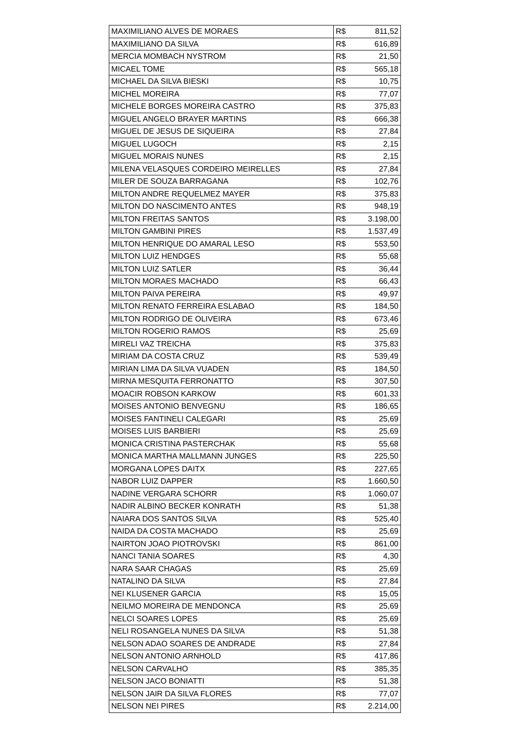| MAXIMILIANO ALVES DE MORAES | R$ | 811,52 |
| MAXIMILIANO DA SILVA | R$ | 616,89 |
| MERCIA MOMBACH NYSTROM | R$ | 21,50 |
| MICAEL TOME | R$ | 565,18 |
| MICHAEL DA SILVA BIESKI | R$ | 10,75 |
| MICHEL MOREIRA | R$ | 77,07 |
| MICHELE BORGES MOREIRA CASTRO | R$ | 375,83 |
| MIGUEL ANGELO BRAYER MARTINS | R$ | 666,38 |
| MIGUEL DE JESUS DE SIQUEIRA | R$ | 27,84 |
| MIGUEL LUGOCH | R$ | 2,15 |
| MIGUEL MORAIS NUNES | R$ | 2,15 |
| MILENA VELASQUES CORDEIRO MEIRELLES | R$ | 27,84 |
| MILER DE SOUZA BARRAGANA | R$ | 102,76 |
| MILTON ANDRE REQUELMEZ MAYER | R$ | 375,83 |
| MILTON DO NASCIMENTO ANTES | R$ | 948,19 |
| MILTON FREITAS SANTOS | R$ | 3.198,00 |
| MILTON GAMBINI PIRES | R$ | 1.537,49 |
| MILTON HENRIQUE DO AMARAL LESO | R$ | 553,50 |
| MILTON LUIZ HENDGES | R$ | 55,68 |
| MILTON LUIZ SATLER | R$ | 36,44 |
| MILTON MORAES MACHADO | R$ | 66,43 |
| MILTON PAIVA PEREIRA | R$ | 49,97 |
| MILTON RENATO FERREIRA ESLABAO | R$ | 184,50 |
| MILTON RODRIGO DE OLIVEIRA | R$ | 673,46 |
| MILTON ROGERIO RAMOS | R$ | 25,69 |
| MIRELI VAZ TREICHA | R$ | 375,83 |
| MIRIAM DA COSTA CRUZ | R$ | 539,49 |
| MIRIAN LIMA DA SILVA VUADEN | R$ | 184,50 |
| MIRNA MESQUITA FERRONATTO | R$ | 307,50 |
| MOACIR ROBSON KARKOW | R$ | 601,33 |
| MOISES ANTONIO BENVEGNU | R$ | 186,65 |
| MOISES FANTINELI CALEGARI | R$ | 25,69 |
| MOISES LUIS BARBIERI | R$ | 25,69 |
| MONICA CRISTINA PASTERCHAK | R$ | 55,68 |
| MONICA MARTHA MALLMANN JUNGES | R$ | 225,50 |
| MORGANA LOPES DAITX | R$ | 227,65 |
| NABOR LUIZ DAPPER | R$ | 1.660,50 |
| NADINE VERGARA SCHORR | R$ | 1.060,07 |
| NADIR ALBINO BECKER KONRATH | R$ | 51,38 |
| NAIARA DOS SANTOS SILVA | R$ | 525,40 |
| NAIDA DA COSTA MACHADO | R$ | 25,69 |
| NAIRTON JOAO PIOTROVSKI | R$ | 861,00 |
| NANCI TANIA SOARES | R$ | 4,30 |
| NARA SAAR CHAGAS | R$ | 25,69 |
| NATALINO DA SILVA | R$ | 27,84 |
| NEI KLUSENER GARCIA | R$ | 15,05 |
| NEILMO MOREIRA DE MENDONCA | R$ | 25,69 |
| NELCI SOARES LOPES | R$ | 25,69 |
| NELI ROSANGELA NUNES DA SILVA | R$ | 51,38 |
| NELSON ADAO SOARES DE ANDRADE | R$ | 27,84 |
| NELSON ANTONIO ARNHOLD | R$ | 417,86 |
| NELSON CARVALHO | R$ | 385,35 |
| NELSON JACO BONIATTI | R$ | 51,38 |
| NELSON JAIR DA SILVA FLORES | R$ | 77,07 |
| NELSON NEI PIRES | R$ | 2.214,00 |